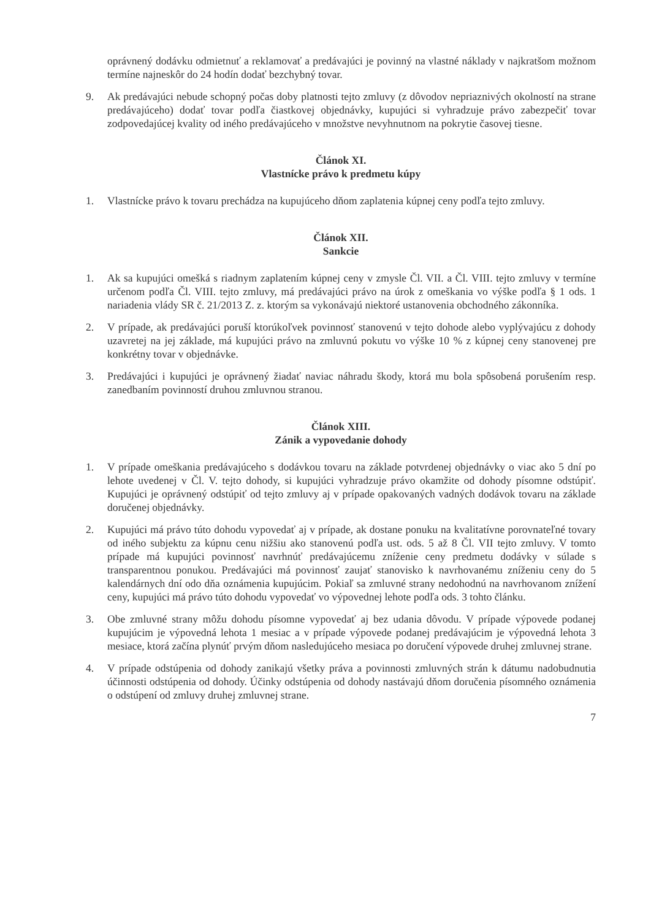oprávnený dodávku odmietnuť a reklamovať a predávajúci je povinný na vlastné náklady v najkratšom možnom termíne najneskôr do 24 hodín dodať bezchybný tovar.
9. Ak predávajúci nebude schopný počas doby platnosti tejto zmluvy (z dôvodov nepriaznivých okolností na strane predávajúceho) dodať tovar podľa čiastkovej objednávky, kupujúci si vyhradzuje právo zabezpečiť tovar zodpovedajúcej kvality od iného predávajúceho v množstve nevyhnutnom na pokrytie časovej tiesne.
Článok XI.
Vlastnícke právo k predmetu kúpy
1. Vlastnícke právo k tovaru prechádza na kupujúceho dňom zaplatenia kúpnej ceny podľa tejto zmluvy.
Článok XII.
Sankcie
1. Ak sa kupujúci omešká s riadnym zaplatením kúpnej ceny v zmysle Čl. VII. a Čl. VIII. tejto zmluvy v termíne určenom podľa Čl. VIII. tejto zmluvy, má predávajúci právo na úrok z omeškania vo výške podľa § 1 ods. 1 nariadenia vlády SR č. 21/2013 Z. z. ktorým sa vykonávajú niektoré ustanovenia obchodného zákonníka.
2. V prípade, ak predávajúci poruší ktorúkoľvek povinnosť stanovenú v tejto dohode alebo vyplývajúcu z dohody uzavretej na jej základe, má kupujúci právo na zmluvnú pokutu vo výške 10 % z kúpnej ceny stanovenej pre konkrétny tovar v objednávke.
3. Predávajúci i kupujúci je oprávnený žiadať naviac náhradu škody, ktorá mu bola spôsobená porušením resp. zanedbaním povinností druhou zmluvnou stranou.
Článok XIII.
Zánik a vypovedanie dohody
1. V prípade omeškania predávajúceho s dodávkou tovaru na základe potvrdenej objednávky o viac ako 5 dní po lehote uvedenej v Čl. V. tejto dohody, si kupujúci vyhradzuje právo okamžite od dohody písomne odstúpiť. Kupujúci je oprávnený odstúpiť od tejto zmluvy aj v prípade opakovaných vadných dodávok tovaru na základe doručenej objednávky.
2. Kupujúci má právo túto dohodu vypovedať aj v prípade, ak dostane ponuku na kvalitatívne porovnateľné tovary od iného subjektu za kúpnu cenu nižšiu ako stanovenú podľa ust. ods. 5 až 8 Čl. VII tejto zmluvy. V tomto prípade má kupujúci povinnosť navrhnúť predávajúcemu zníženie ceny predmetu dodávky v súlade s transparentnou ponukou. Predávajúci má povinnosť zaujať stanovisko k navrhovanému zníženiu ceny do 5 kalendárnych dní odo dňa oznámenia kupujúcim. Pokiaľ sa zmluvné strany nedohodnú na navrhovanom znížení ceny, kupujúci má právo túto dohodu vypovedať vo výpovednej lehote podľa ods. 3 tohto článku.
3. Obe zmluvné strany môžu dohodu písomne vypovedať aj bez udania dôvodu. V prípade výpovede podanej kupujúcim je výpovedná lehota 1 mesiac a v prípade výpovede podanej predávajúcim je výpovedná lehota 3 mesiace, ktorá začína plynúť prvým dňom nasledujúceho mesiaca po doručení výpovede druhej zmluvnej strane.
4. V prípade odstúpenia od dohody zanikajú všetky práva a povinnosti zmluvných strán k dátumu nadobudnutia účinnosti odstúpenia od dohody. Účinky odstúpenia od dohody nastávajú dňom doručenia písomného oznámenia o odstúpení od zmluvy druhej zmluvnej strane.
7